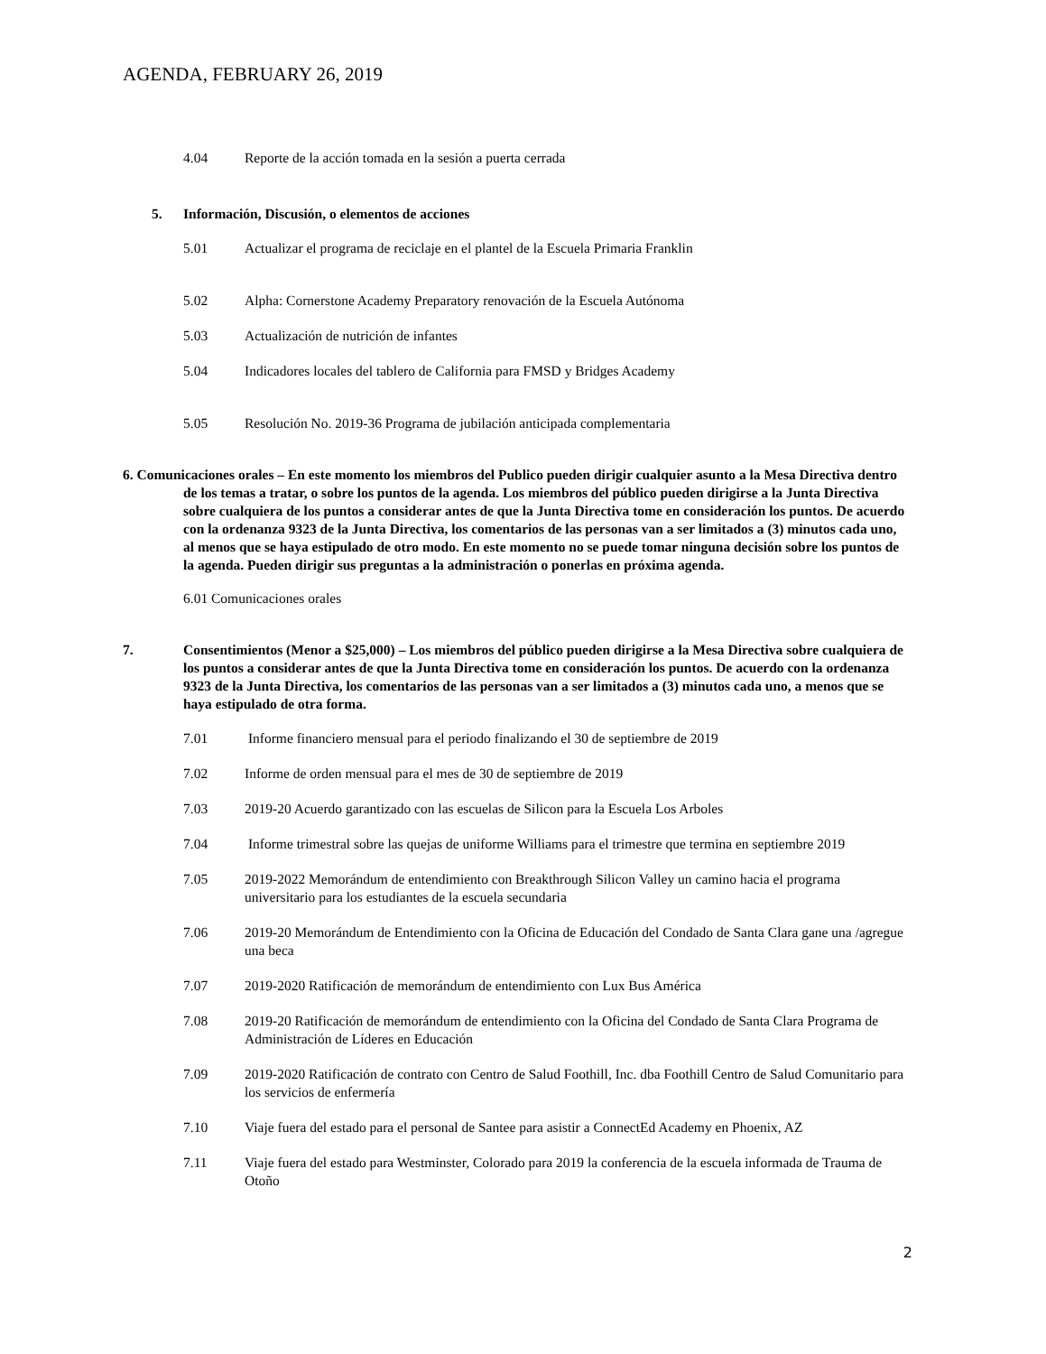AGENDA, FEBRUARY 26, 2019
4.04 Reporte de la acción tomada en la sesión a puerta cerrada
5. Información, Discusión, o elementos de acciones
5.01 Actualizar el programa de reciclaje en el plantel de la Escuela Primaria Franklin
5.02 Alpha: Cornerstone Academy Preparatory renovación de la Escuela Autónoma
5.03 Actualización de nutrición de infantes
5.04 Indicadores locales del tablero de California para FMSD y Bridges Academy
5.05 Resolución No. 2019-36 Programa de jubilación anticipada complementaria
6. Comunicaciones orales – En este momento los miembros del Publico pueden dirigir cualquier asunto a la Mesa Directiva dentro de los temas a tratar, o sobre los puntos de la agenda. Los miembros del público pueden dirigirse a la Junta Directiva sobre cualquiera de los puntos a considerar antes de que la Junta Directiva tome en consideración los puntos. De acuerdo con la ordenanza 9323 de la Junta Directiva, los comentarios de las personas van a ser limitados a (3) minutos cada uno, al menos que se haya estipulado de otro modo. En este momento no se puede tomar ninguna decisión sobre los puntos de la agenda. Pueden dirigir sus preguntas a la administración o ponerlas en próxima agenda.
6.01 Comunicaciones orales
7. Consentimientos (Menor a $25,000) – Los miembros del público pueden dirigirse a la Mesa Directiva sobre cualquiera de los puntos a considerar antes de que la Junta Directiva tome en consideración los puntos. De acuerdo con la ordenanza 9323 de la Junta Directiva, los comentarios de las personas van a ser limitados a (3) minutos cada uno, a menos que se haya estipulado de otra forma.
7.01 Informe financiero mensual para el periodo finalizando el 30 de septiembre de 2019
7.02 Informe de orden mensual para el mes de 30 de septiembre de 2019
7.03 2019-20 Acuerdo garantizado con las escuelas de Silicon para la Escuela Los Arboles
7.04 Informe trimestral sobre las quejas de uniforme Williams para el trimestre que termina en septiembre 2019
7.05 2019-2022 Memorándum de entendimiento con Breakthrough Silicon Valley un camino hacia el programa universitario para los estudiantes de la escuela secundaria
7.06 2019-20 Memorándum de Entendimiento con la Oficina de Educación del Condado de Santa Clara gane una /agregue una beca
7.07 2019-2020 Ratificación de memorándum de entendimiento con Lux Bus América
7.08 2019-20 Ratificación de memorándum de entendimiento con la Oficina del Condado de Santa Clara Programa de Administración de Líderes en Educación
7.09 2019-2020 Ratificación de contrato con Centro de Salud Foothill, Inc. dba Foothill Centro de Salud Comunitario para los servicios de enfermería
7.10 Viaje fuera del estado para el personal de Santee para asistir a ConnectEd Academy en Phoenix, AZ
7.11 Viaje fuera del estado para Westminster, Colorado para 2019 la conferencia de la escuela informada de Trauma de Otoño
2